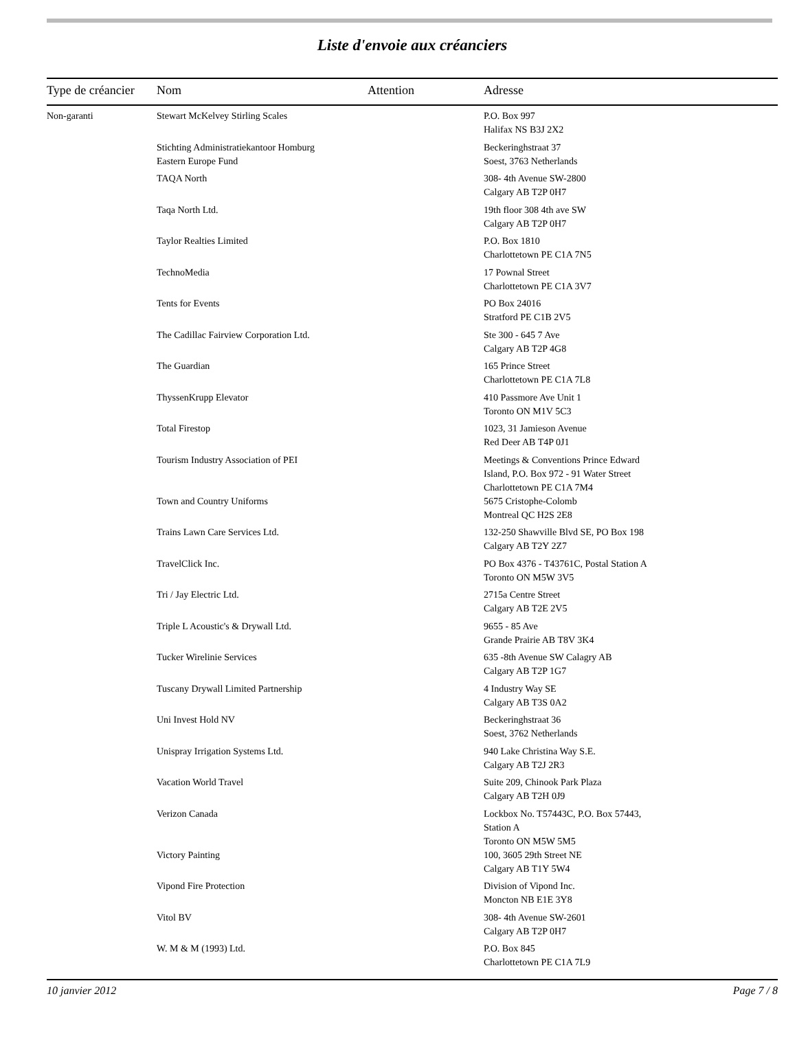Liste d'envoie aux créanciers
| Type de créancier | Nom | Attention | Adresse |
| --- | --- | --- | --- |
| Non-garanti | Stewart McKelvey Stirling Scales | | P.O. Box 997 Halifax NS B3J 2X2 |
| | Stichting Administratiekantoor Homburg Eastern Europe Fund | | Beckeringhstraat 37 Soest, 3763 Netherlands |
| | TAQA North | | 308- 4th Avenue SW-2800 Calgary AB T2P 0H7 |
| | Taqa North Ltd. | | 19th floor 308 4th ave SW Calgary AB T2P 0H7 |
| | Taylor Realties Limited | | P.O. Box 1810 Charlottetown PE C1A 7N5 |
| | TechnoMedia | | 17 Pownal Street Charlottetown PE C1A 3V7 |
| | Tents for Events | | PO Box 24016 Stratford PE C1B 2V5 |
| | The Cadillac Fairview Corporation Ltd. | | Ste 300 - 645 7 Ave Calgary AB T2P 4G8 |
| | The Guardian | | 165 Prince Street Charlottetown PE C1A 7L8 |
| | ThyssenKrupp Elevator | | 410 Passmore Ave Unit 1 Toronto ON M1V 5C3 |
| | Total Firestop | | 1023, 31 Jamieson Avenue Red Deer AB T4P 0J1 |
| | Tourism Industry Association of PEI | | Meetings & Conventions Prince Edward Island, P.O. Box 972 - 91 Water Street Charlottetown PE C1A 7M4 |
| | Town and Country Uniforms | | 5675 Cristophe-Colomb Montreal QC H2S 2E8 |
| | Trains Lawn Care Services Ltd. | | 132-250 Shawville Blvd SE, PO Box 198 Calgary AB T2Y 2Z7 |
| | TravelClick Inc. | | PO Box 4376 - T43761C, Postal Station A Toronto ON M5W 3V5 |
| | Tri / Jay Electric Ltd. | | 2715a Centre Street Calgary AB T2E 2V5 |
| | Triple L Acoustic's & Drywall Ltd. | | 9655 - 85 Ave Grande Prairie AB T8V 3K4 |
| | Tucker Wirelinie Services | | 635 -8th Avenue SW Calagry AB Calgary AB T2P 1G7 |
| | Tuscany Drywall Limited Partnership | | 4 Industry Way SE Calgary AB T3S 0A2 |
| | Uni Invest Hold NV | | Beckeringhstraat 36 Soest, 3762 Netherlands |
| | Unispray Irrigation Systems Ltd. | | 940 Lake Christina Way S.E. Calgary AB T2J 2R3 |
| | Vacation World Travel | | Suite 209, Chinook Park Plaza Calgary AB T2H 0J9 |
| | Verizon Canada | | Lockbox No. T57443C, P.O. Box 57443, Station A Toronto ON M5W 5M5 |
| | Victory Painting | | 100, 3605 29th Street NE Calgary AB T1Y 5W4 |
| | Vipond Fire Protection | | Division of Vipond Inc. Moncton NB E1E 3Y8 |
| | Vitol BV | | 308- 4th Avenue SW-2601 Calgary AB T2P 0H7 |
| | W. M & M (1993) Ltd. | | P.O. Box 845 Charlottetown PE C1A 7L9 |
10 janvier 2012 Page 7 / 8